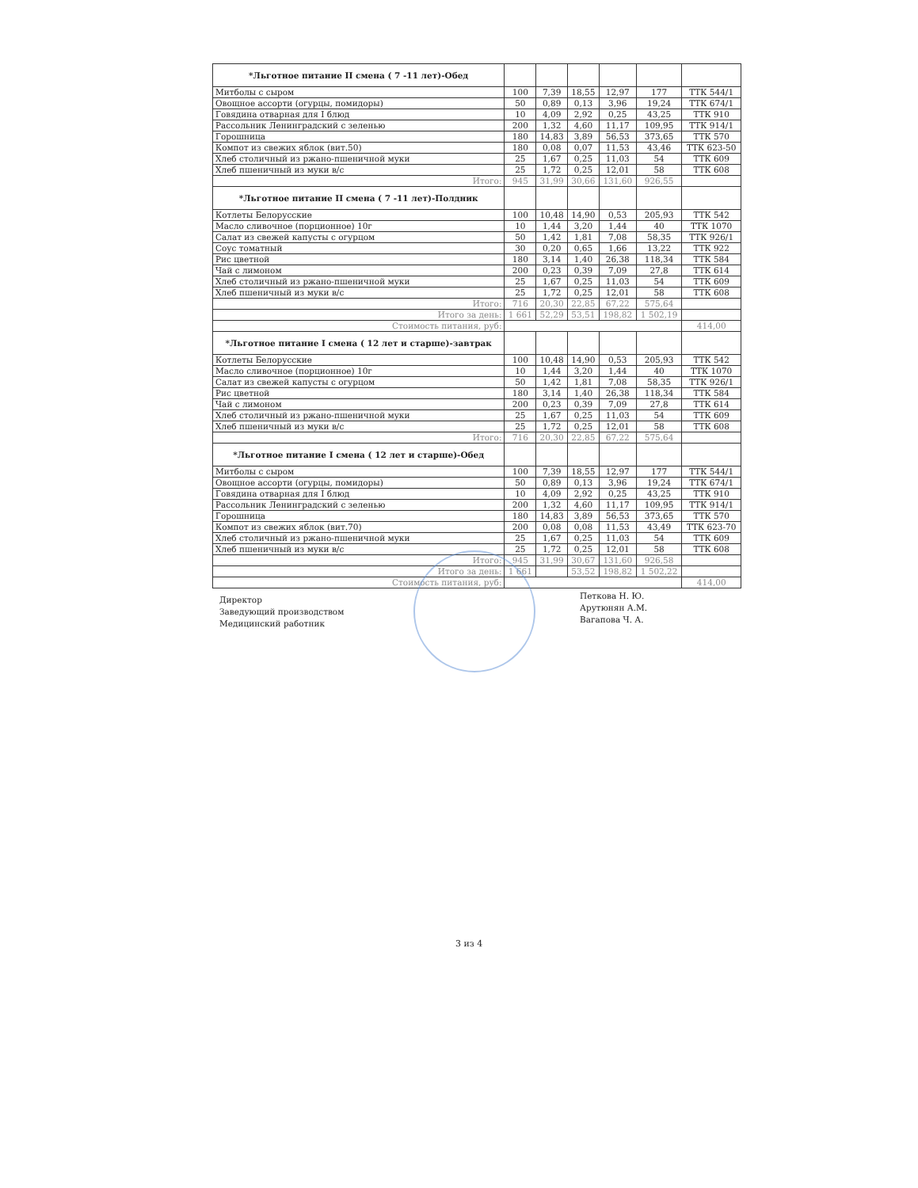| *Льготное питание II смена ( 7 -11 лет)-Обед | | | | | | |
| --- | --- | --- | --- | --- | --- | --- |
| Митболы с сыром | 100 | 7,39 | 18,55 | 12,97 | 177 | ТТК 544/1 |
| Овощное ассорти (огурцы, помидоры) | 50 | 0,89 | 0,13 | 3,96 | 19,24 | ТТК 674/1 |
| Говядина отварная для I блюд | 10 | 4,09 | 2,92 | 0,25 | 43,25 | ТТК 910 |
| Рассольник Ленинградский с зеленью | 200 | 1,32 | 4,60 | 11,17 | 109,95 | ТТК 914/1 |
| Горошница | 180 | 14,83 | 3,89 | 56,53 | 373,65 | ТТК 570 |
| Компот из свежих яблок (вит.50) | 180 | 0,08 | 0,07 | 11,53 | 43,46 | ТТК 623-50 |
| Хлеб столичный из ржано-пшеничной муки | 25 | 1,67 | 0,25 | 11,03 | 54 | ТТК 609 |
| Хлеб пшеничный из муки в/с | 25 | 1,72 | 0,25 | 12,01 | 58 | ТТК 608 |
| Итого: | 945 | 31,99 | 30,66 | 131,60 | 926,55 | |
| *Льготное питание II смена ( 7 -11 лет)-Полдник | | | | | | |
| Котлеты Белорусские | 100 | 10,48 | 14,90 | 0,53 | 205,93 | ТТК 542 |
| Масло сливочное (порционное) 10г | 10 | 1,44 | 3,20 | 1,44 | 40 | ТТК 1070 |
| Салат из свежей капусты с огурцом | 50 | 1,42 | 1,81 | 7,08 | 58,35 | ТТК 926/1 |
| Соус томатный | 30 | 0,20 | 0,65 | 1,66 | 13,22 | ТТК 922 |
| Рис цветной | 180 | 3,14 | 1,40 | 26,38 | 118,34 | ТТК 584 |
| Чай с лимоном | 200 | 0,23 | 0,39 | 7,09 | 27,8 | ТТК 614 |
| Хлеб столичный из ржано-пшеничной муки | 25 | 1,67 | 0,25 | 11,03 | 54 | ТТК 609 |
| Хлеб пшеничный из муки в/с | 25 | 1,72 | 0,25 | 12,01 | 58 | ТТК 608 |
| Итого: | 716 | 20,30 | 22,85 | 67,22 | 575,64 | |
| Итого за день: | 1 661 | 52,29 | 53,51 | 198,82 | 1 502,19 | |
| Стоимость питания, руб: | | | | | | 414,00 |
| *Льготное питание I смена ( 12 лет и старше)-завтрак | | | | | | |
| Котлеты Белорусские | 100 | 10,48 | 14,90 | 0,53 | 205,93 | ТТК 542 |
| Масло сливочное (порционное) 10г | 10 | 1,44 | 3,20 | 1,44 | 40 | ТТК 1070 |
| Салат из свежей капусты с огурцом | 50 | 1,42 | 1,81 | 7,08 | 58,35 | ТТК 926/1 |
| Рис цветной | 180 | 3,14 | 1,40 | 26,38 | 118,34 | ТТК 584 |
| Чай с лимоном | 200 | 0,23 | 0,39 | 7,09 | 27,8 | ТТК 614 |
| Хлеб столичный из ржано-пшеничной муки | 25 | 1,67 | 0,25 | 11,03 | 54 | ТТК 609 |
| Хлеб пшеничный из муки в/с | 25 | 1,72 | 0,25 | 12,01 | 58 | ТТК 608 |
| Итого: | 716 | 20,30 | 22,85 | 67,22 | 575,64 | |
| *Льготное питание I смена ( 12 лет и старше)-Обед | | | | | | |
| Митболы с сыром | 100 | 7,39 | 18,55 | 12,97 | 177 | ТТК 544/1 |
| Овощное ассорти (огурцы, помидоры) | 50 | 0,89 | 0,13 | 3,96 | 19,24 | ТТК 674/1 |
| Говядина отварная для I блюд | 10 | 4,09 | 2,92 | 0,25 | 43,25 | ТТК 910 |
| Рассольник Ленинградский с зеленью | 200 | 1,32 | 4,60 | 11,17 | 109,95 | ТТК 914/1 |
| Горошница | 180 | 14,83 | 3,89 | 56,53 | 373,65 | ТТК 570 |
| Компот из свежих яблок (вит.70) | 200 | 0,08 | 0,08 | 11,53 | 43,49 | ТТК 623-70 |
| Хлеб столичный из ржано-пшеничной муки | 25 | 1,67 | 0,25 | 11,03 | 54 | ТТК 609 |
| Хлеб пшеничный из муки в/с | 25 | 1,72 | 0,25 | 12,01 | 58 | ТТК 608 |
| Итого: | 945 | 31,99 | 30,67 | 131,60 | 926,58 | |
| Итого за день: | 1 661 | | 53,52 | 198,82 | 1 502,22 | |
| Стоимость питания, руб: | | | | | | 414,00 |
Директор
Заведующий производством
Медицинский работник
Петкова Н. Ю.
Арутюнян А.М.
Вагапова Ч. А.
3 из 4